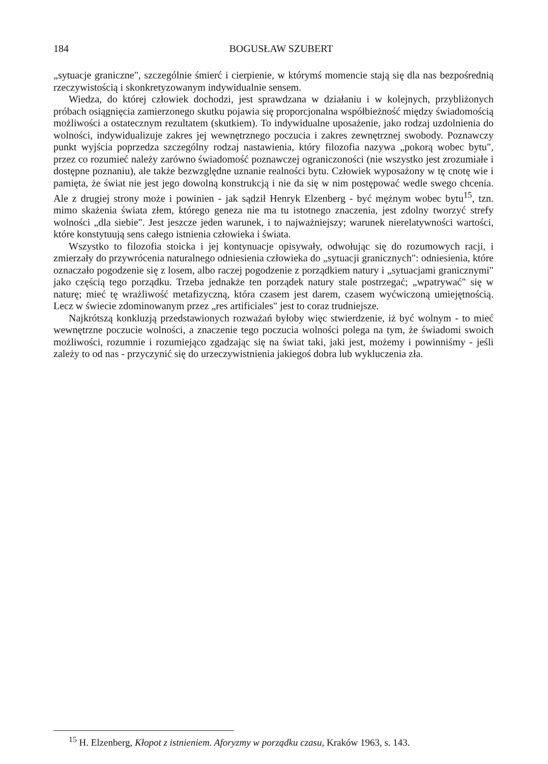184
BOGUSŁAW SZUBERT
„sytuacje graniczne", szczególnie śmierć i cierpienie, w którymś momencie stają się dla nas bezpośrednią rzeczywistością i skonkretyzowanym indywidualnie sensem.
Wiedza, do której człowiek dochodzi, jest sprawdzana w działaniu i w kolejnych, przybliżonych próbach osiągnięcia zamierzonego skutku pojawia się proporcjonalna współbieżność między świadomością możliwości a ostatecznym rezultatem (skutkiem). To indywidualne uposażenie, jako rodzaj uzdolnienia do wolności, indywidualizuje zakres jej wewnętrznego poczucia i zakres zewnętrznej swobody. Poznawczy punkt wyjścia poprzedza szczególny rodzaj nastawienia, który filozofia nazywa „pokorą wobec bytu", przez co rozumieć należy zarówno świadomość poznawczej ograniczoności (nie wszystko jest zrozumiałe i dostępne poznaniu), ale także bezwzględne uznanie realności bytu. Człowiek wyposażony w tę cnotę wie i pamięta, że świat nie jest jego dowolną konstrukcją i nie da się w nim postępować wedle swego chcenia. Ale z drugiej strony może i powinien - jak sądził Henryk Elzenberg - być mężnym wobec bytu<sup>15</sup>, tzn. mimo skażenia świata złem, którego geneza nie ma tu istotnego znaczenia, jest zdolny tworzyć strefy wolności „dla siebie". Jest jeszcze jeden warunek, i to najważniejszy; warunek nierelatywności wartości, które konstytuują sens całego istnienia człowieka i świata.
Wszystko to filozofia stoicka i jej kontynuacje opisywały, odwołując się do rozumowych racji, i zmierzały do przywrócenia naturalnego odniesienia człowieka do „sytuacji granicznych": odniesienia, które oznaczało pogodzenie się z losem, albo raczej pogodzenie z porządkiem natury i „sytuacjami granicznymi" jako częścią tego porządku. Trzeba jednakże ten porządek natury stale postrzegać; „wpatrywać" się w naturę; mieć tę wrażliwość metafizyczną, która czasem jest darem, czasem wyćwiczoną umiejętnością. Lecz w świecie zdominowanym przez „res artificiales" jest to coraz trudniejsze.
Najkrótszą konkluzją przedstawionych rozważań byłoby więc stwierdzenie, iż być wolnym - to mieć wewnętrzne poczucie wolności, a znaczenie tego poczucia wolności polega na tym, że świadomi swoich możliwości, rozumnie i rozumiejąco zgadzając się na świat taki, jaki jest, możemy i powinniśmy - jeśli zależy to od nas - przyczynić się do urzeczywistnienia jakiegoś dobra lub wykluczenia zła.
<sup>15</sup> H. Elzenberg, Kłopot z istnieniem. Aforyzmy w porządku czasu, Kraków 1963, s. 143.